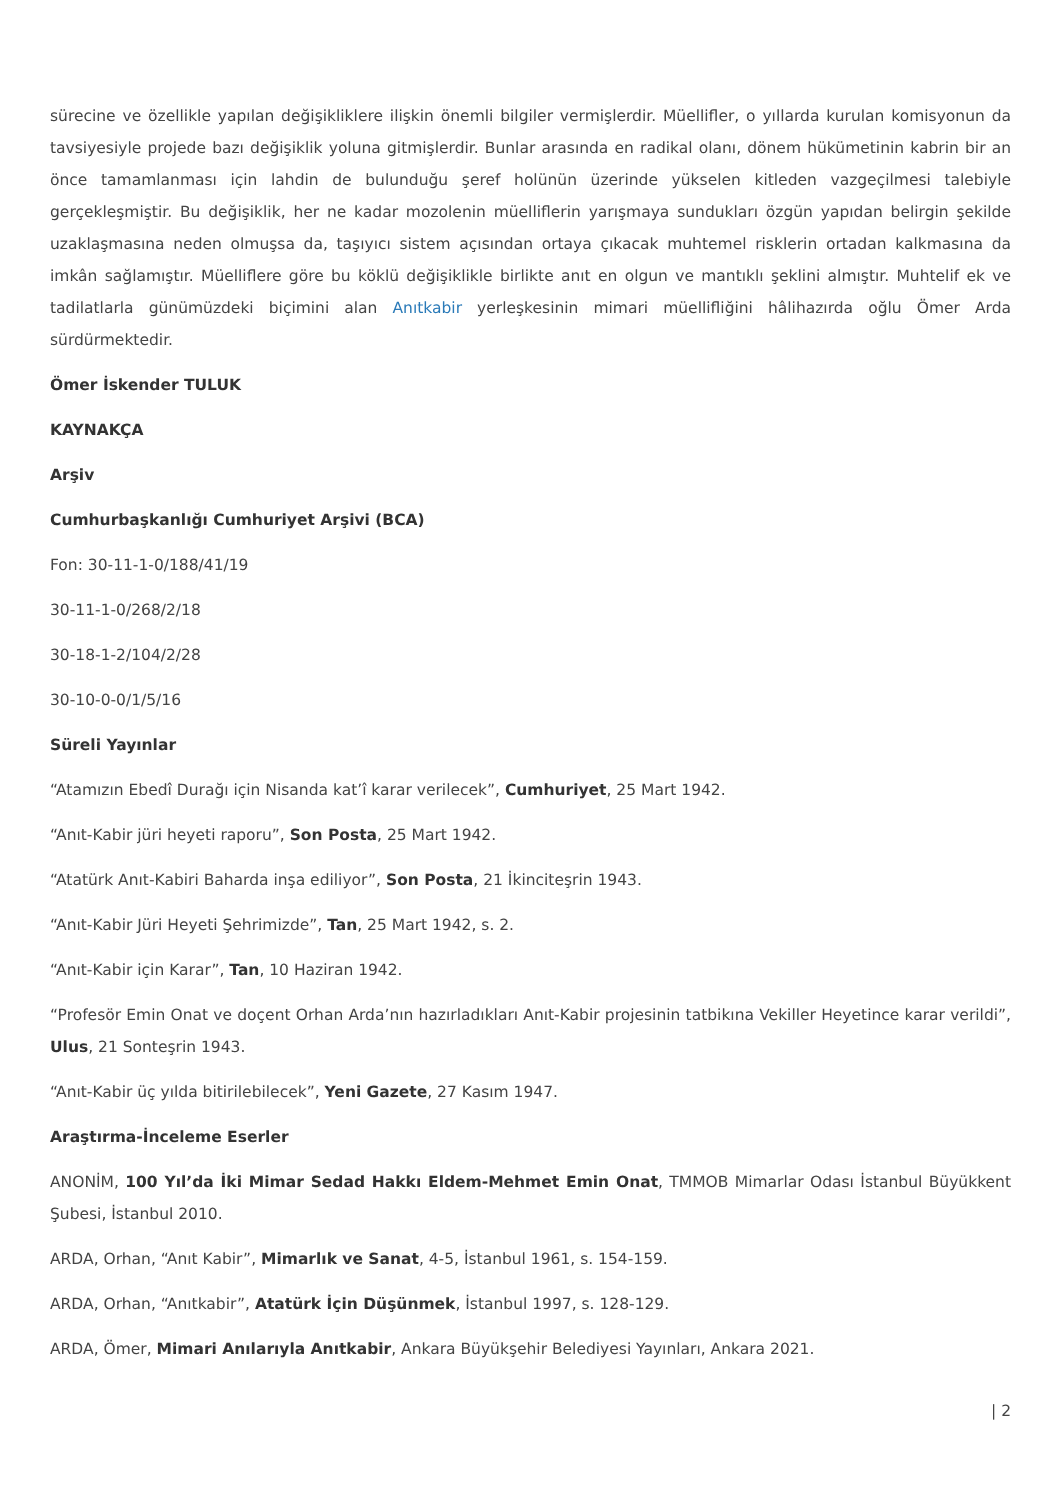sürecine ve özellikle yapılan değişikliklere ilişkin önemli bilgiler vermişlerdir. Müellifler, o yıllarda kurulan komisyonun da tavsiyesiyle projede bazı değişiklik yoluna gitmişlerdir. Bunlar arasında en radikal olanı, dönem hükümetinin kabrin bir an önce tamamlanması için lahdin de bulunduğu şeref holünün üzerinde yükselen kitleden vazgeçilmesi talebiyle gerçekleşmiştir. Bu değişiklik, her ne kadar mozolenin müelliflerin yarışmaya sundukları özgün yapıdan belirgin şekilde uzaklaşmasına neden olmuşsa da, taşıyıcı sistem açısından ortaya çıkacak muhtemel risklerin ortadan kalkmasına da imkân sağlamıştır. Müelliflere göre bu köklü değişiklikle birlikte anıt en olgun ve mantıklı şeklini almıştır. Muhtelif ek ve tadilatlarla günümüzdeki biçimini alan Anıtkabir yerleşkesinin mimari müellifliğini hâlihazırda oğlu Ömer Arda sürdürmektedir.
Ömer İskender TULUK
KAYNAKÇA
Arşiv
Cumhurbaşkanlığı Cumhuriyet Arşivi (BCA)
Fon: 30-11-1-0/188/41/19
30-11-1-0/268/2/18
30-18-1-2/104/2/28
30-10-0-0/1/5/16
Süreli Yayınlar
“Atamızın Ebedî Durağı için Nisanda kat’î karar verilecek”, Cumhuriyet, 25 Mart 1942.
“Anıt-Kabir jüri heyeti raporu”, Son Posta, 25 Mart 1942.
“Atatürk Anıt-Kabiri Baharda inşa ediliyor”, Son Posta, 21 İkinciteşrin 1943.
“Anıt-Kabir Jüri Heyeti Şehrimizde”, Tan, 25 Mart 1942, s. 2.
“Anıt-Kabir için Karar”, Tan, 10 Haziran 1942.
“Profesör Emin Onat ve doçent Orhan Arda’nın hazırladıkları Anıt-Kabir projesinin tatbikına Vekiller Heyetince karar verildi”, Ulus, 21 Sonteşrin 1943.
“Anıt-Kabir üç yılda bitirilebilecek”, Yeni Gazete, 27 Kasım 1947.
Araştırma-İnceleme Eserler
ANONİM, 100 Yıl’da İki Mimar Sedad Hakkı Eldem-Mehmet Emin Onat, TMMOB Mimarlar Odası İstanbul Büyükkent Şubesi, İstanbul 2010.
ARDA, Orhan, “Anıt Kabir”, Mimarlık ve Sanat, 4-5, İstanbul 1961, s. 154-159.
ARDA, Orhan, “Anıtkabir”, Atatürk İçin Düşünmek, İstanbul 1997, s. 128-129.
ARDA, Ömer, Mimari Anılarıyla Anıtkabir, Ankara Büyükşehir Belediyesi Yayınları, Ankara 2021.
| 2